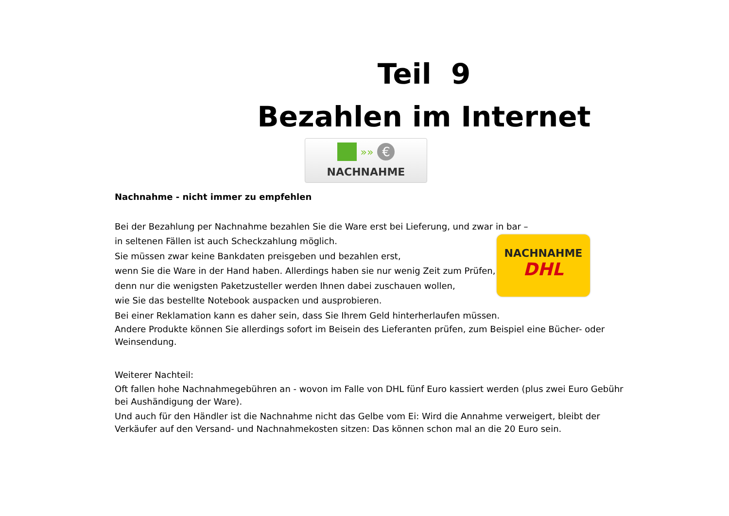Teil 9
Bezahlen im Internet
»» €
NACHNAHME
NACHNAHME
DHL
Nachnahme - nicht immer zu empfehlen
Bei der Bezahlung per Nachnahme bezahlen Sie die Ware erst bei Lieferung, und zwar in bar –
in seltenen Fällen ist auch Scheckzahlung möglich.
Sie müssen zwar keine Bankdaten preisgeben und bezahlen erst,
wenn Sie die Ware in der Hand haben. Allerdings haben sie nur wenig Zeit zum Prüfen,
denn nur die wenigsten Paketzusteller werden Ihnen dabei zuschauen wollen,
wie Sie das bestellte Notebook auspacken und ausprobieren.
Bei einer Reklamation kann es daher sein, dass Sie Ihrem Geld hinterherlaufen müssen.
Andere Produkte können Sie allerdings sofort im Beisein des Lieferanten prüfen, zum Beispiel eine Bücher- oder Weinsendung.
Weiterer Nachteil:
Oft fallen hohe Nachnahmegebühren an - wovon im Falle von DHL fünf Euro kassiert werden (plus zwei Euro Gebühr bei Aushändigung der Ware).
Und auch für den Händler ist die Nachnahme nicht das Gelbe vom Ei: Wird die Annahme verweigert, bleibt der Verkäufer auf den Versand- und Nachnahmekosten sitzen: Das können schon mal an die 20 Euro sein.